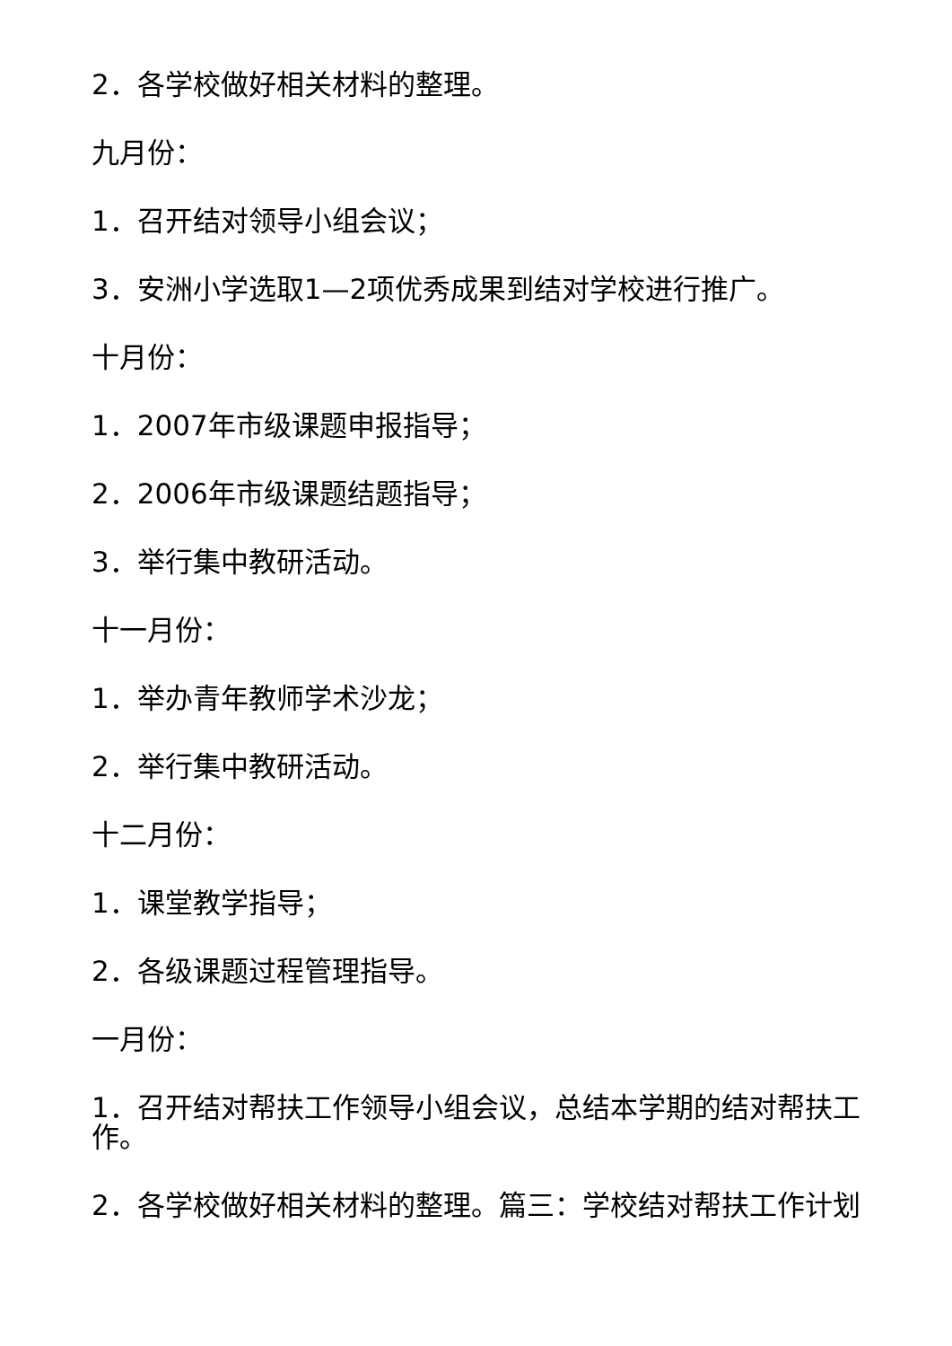2．各学校做好相关材料的整理。
九月份：
1．召开结对领导小组会议；
3．安洲小学选取1—2项优秀成果到结对学校进行推广。
十月份：
1．2007年市级课题申报指导；
2．2006年市级课题结题指导；
3．举行集中教研活动。
十一月份：
1．举办青年教师学术沙龙；
2．举行集中教研活动。
十二月份：
1．课堂教学指导；
2．各级课题过程管理指导。
一月份：
1．召开结对帮扶工作领导小组会议，总结本学期的结对帮扶工作。
2．各学校做好相关材料的整理。篇三：学校结对帮扶工作计划